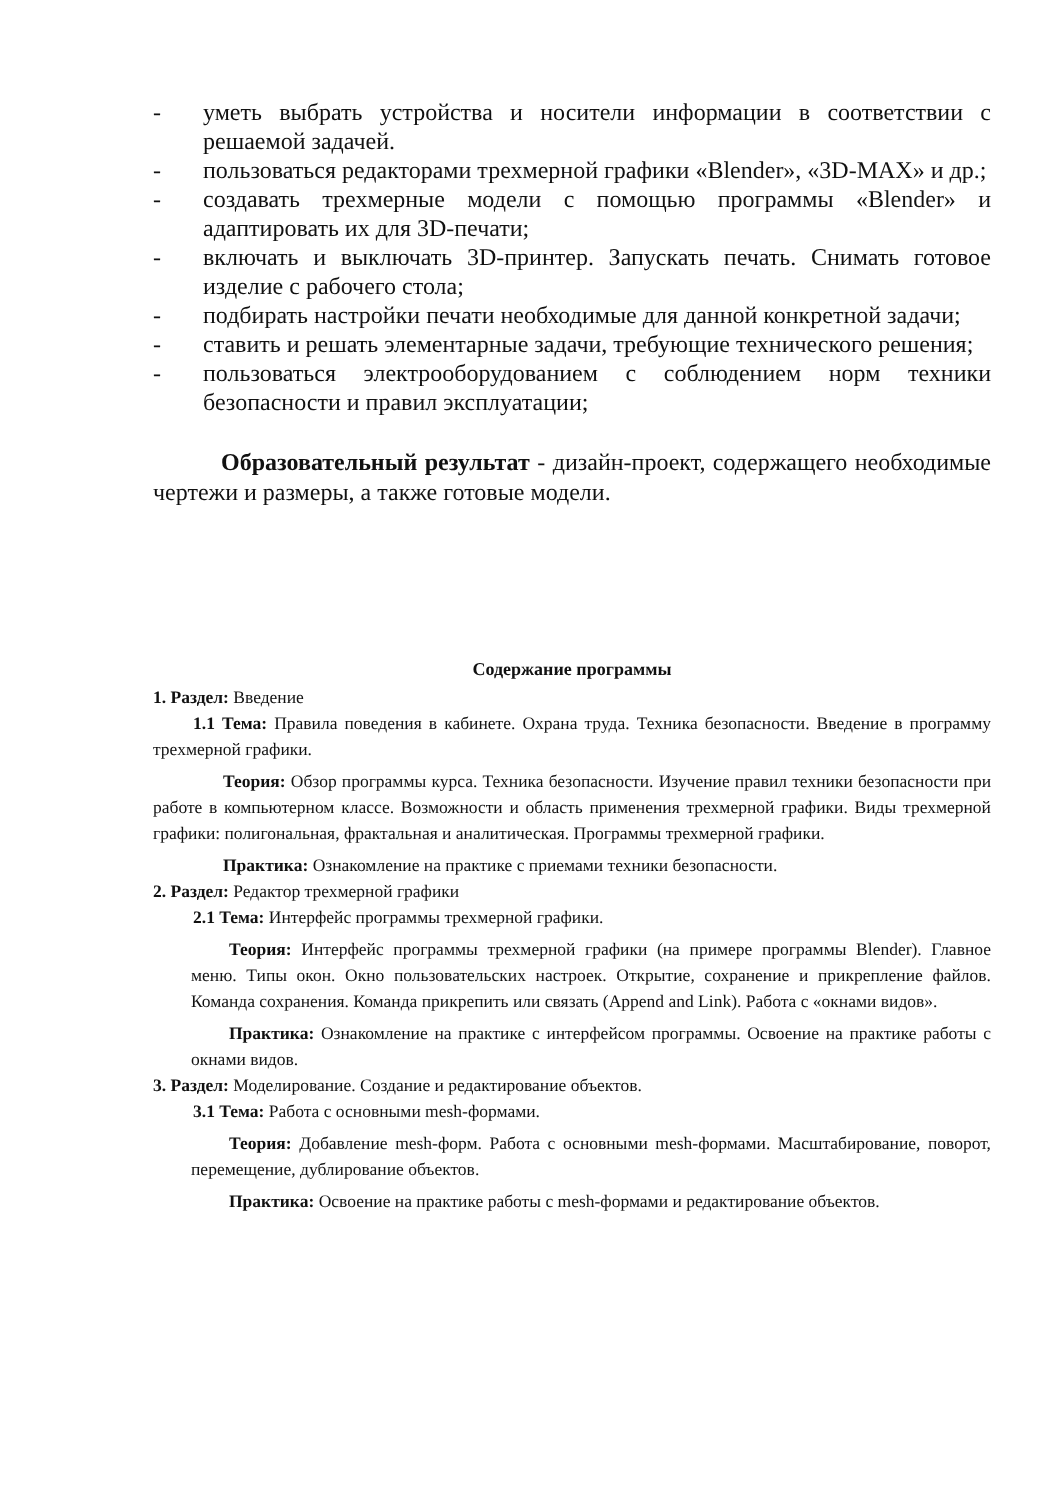- уметь выбрать устройства и носители информации в соответствии с решаемой задачей.
- пользоваться редакторами трехмерной графики «Blender», «3D-MAX» и др.;
- создавать трехмерные модели с помощью программы «Blender» и адаптировать их для 3D-печати;
- включать и выключать 3D-принтер. Запускать печать. Снимать готовое изделие с рабочего стола;
- подбирать настройки печати необходимые для данной конкретной задачи;
- ставить и решать элементарные задачи, требующие технического решения;
- пользоваться электрооборудованием с соблюдением норм техники безопасности и правил эксплуатации;
Образовательный результат - дизайн-проект, содержащего необходимые чертежи и размеры, а также готовые модели.
Содержание программы
1. Раздел: Введение
1.1 Тема: Правила поведения в кабинете. Охрана труда. Техника безопасности. Введение в программу трехмерной графики.
Теория: Обзор программы курса. Техника безопасности. Изучение правил техники безопасности при работе в компьютерном классе. Возможности и область применения трехмерной графики. Виды трехмерной графики: полигональная, фрактальная и аналитическая. Программы трехмерной графики.
Практика: Ознакомление на практике с приемами техники безопасности.
2. Раздел: Редактор трехмерной графики
2.1 Тема: Интерфейс программы трехмерной графики.
Теория: Интерфейс программы трехмерной графики (на примере программы Blender). Главное меню. Типы окон. Окно пользовательских настроек. Открытие, сохранение и прикрепление файлов. Команда сохранения. Команда прикрепить или связать (Append and Link). Работа с «окнами видов».
Практика: Ознакомление на практике с интерфейсом программы. Освоение на практике работы с окнами видов.
3. Раздел: Моделирование. Создание и редактирование объектов.
3.1 Тема: Работа с основными mesh-формами.
Теория: Добавление mesh-форм. Работа с основными mesh-формами. Масштабирование, поворот, перемещение, дублирование объектов.
Практика: Освоение на практике работы с mesh-формами и редактирование объектов.